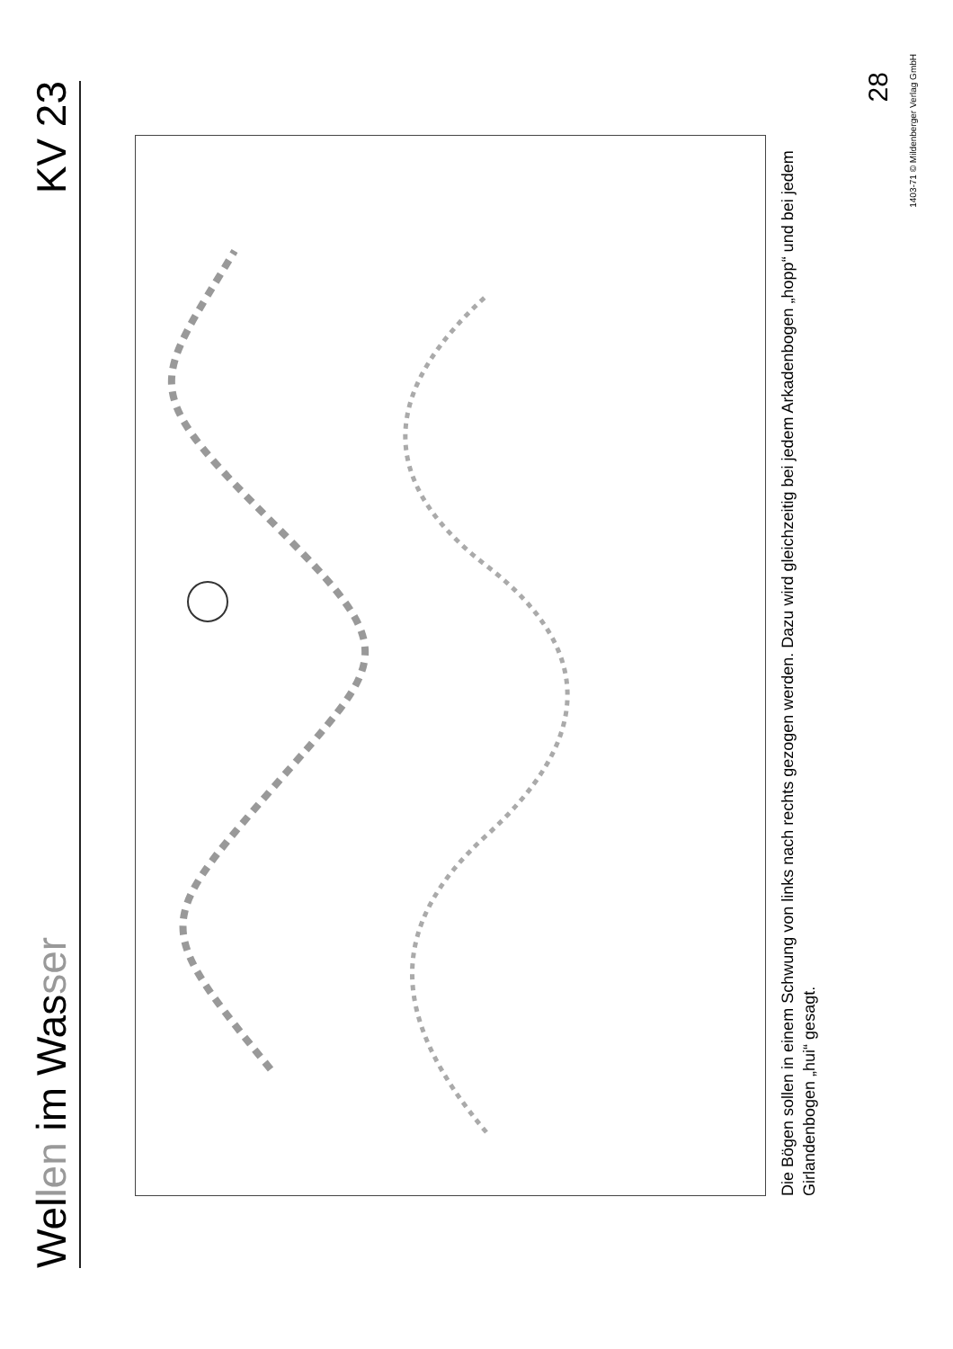Wellen im Wasser
KV 23
Die Bögen sollen in einem Schwung von links nach rechts gezogen werden. Dazu wird gleichzeitig bei jedem Arkadenbogen „hopp“ und bei jedem Girlandenbogen „hui“ gesagt.
28
1403-71 © Mildenberger Verlag GmbH